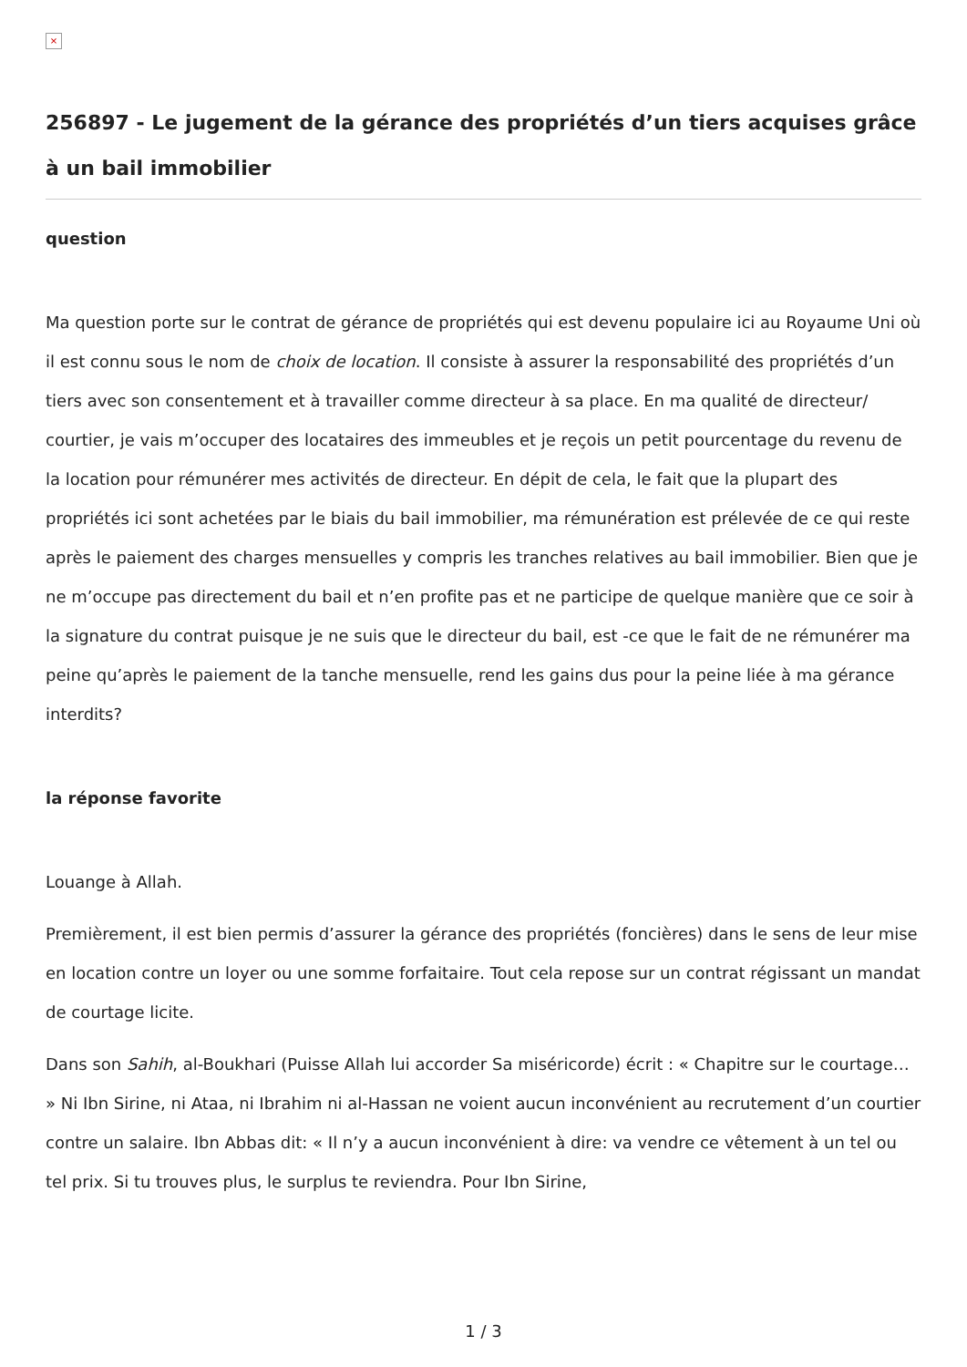×
256897 - Le jugement de la gérance des propriétés d’un tiers acquises grâce à un bail immobilier
question
Ma question porte sur le contrat de gérance de propriétés qui est devenu populaire ici au Royaume Uni où il est connu sous le nom de choix de location. Il consiste à assurer la responsabilité des propriétés d’un tiers avec son consentement et à travailler comme directeur à sa place. En ma qualité de directeur/ courtier, je vais m’occuper des locataires des immeubles et je reçois un petit pourcentage du revenu de la location pour rémunérer mes activités de directeur. En dépit de cela, le fait que la plupart des propriétés ici sont achetées par le biais du bail immobilier, ma rémunération est prélevée de ce qui reste après le paiement des charges mensuelles y compris les tranches relatives au bail immobilier. Bien que je ne m’occupe pas directement du bail et n’en profite pas et ne participe de quelque manière que ce soir à la signature du contrat puisque je ne suis que le directeur du bail, est -ce que le fait de ne rémunérer ma peine qu’après le paiement de la tanche mensuelle, rend les gains dus pour la peine liée à ma gérance interdits?
la réponse favorite
Louange à Allah.
Premièrement, il est bien permis d’assurer la gérance des propriétés (foncières) dans le sens de leur mise en location contre un loyer ou une somme forfaitaire. Tout cela repose sur un contrat régissant un mandat de courtage licite.
Dans son Sahih, al-Boukhari (Puisse Allah lui accorder Sa miséricorde) écrit : « Chapitre sur le courtage… » Ni Ibn Sirine, ni Ataa, ni Ibrahim ni al-Hassan ne voient aucun inconvénient au recrutement d’un courtier contre un salaire. Ibn Abbas dit: « Il n’y a aucun inconvénient à dire: va vendre ce vêtement à un tel ou tel prix. Si tu trouves plus, le surplus te reviendra. Pour Ibn Sirine,
1 / 3